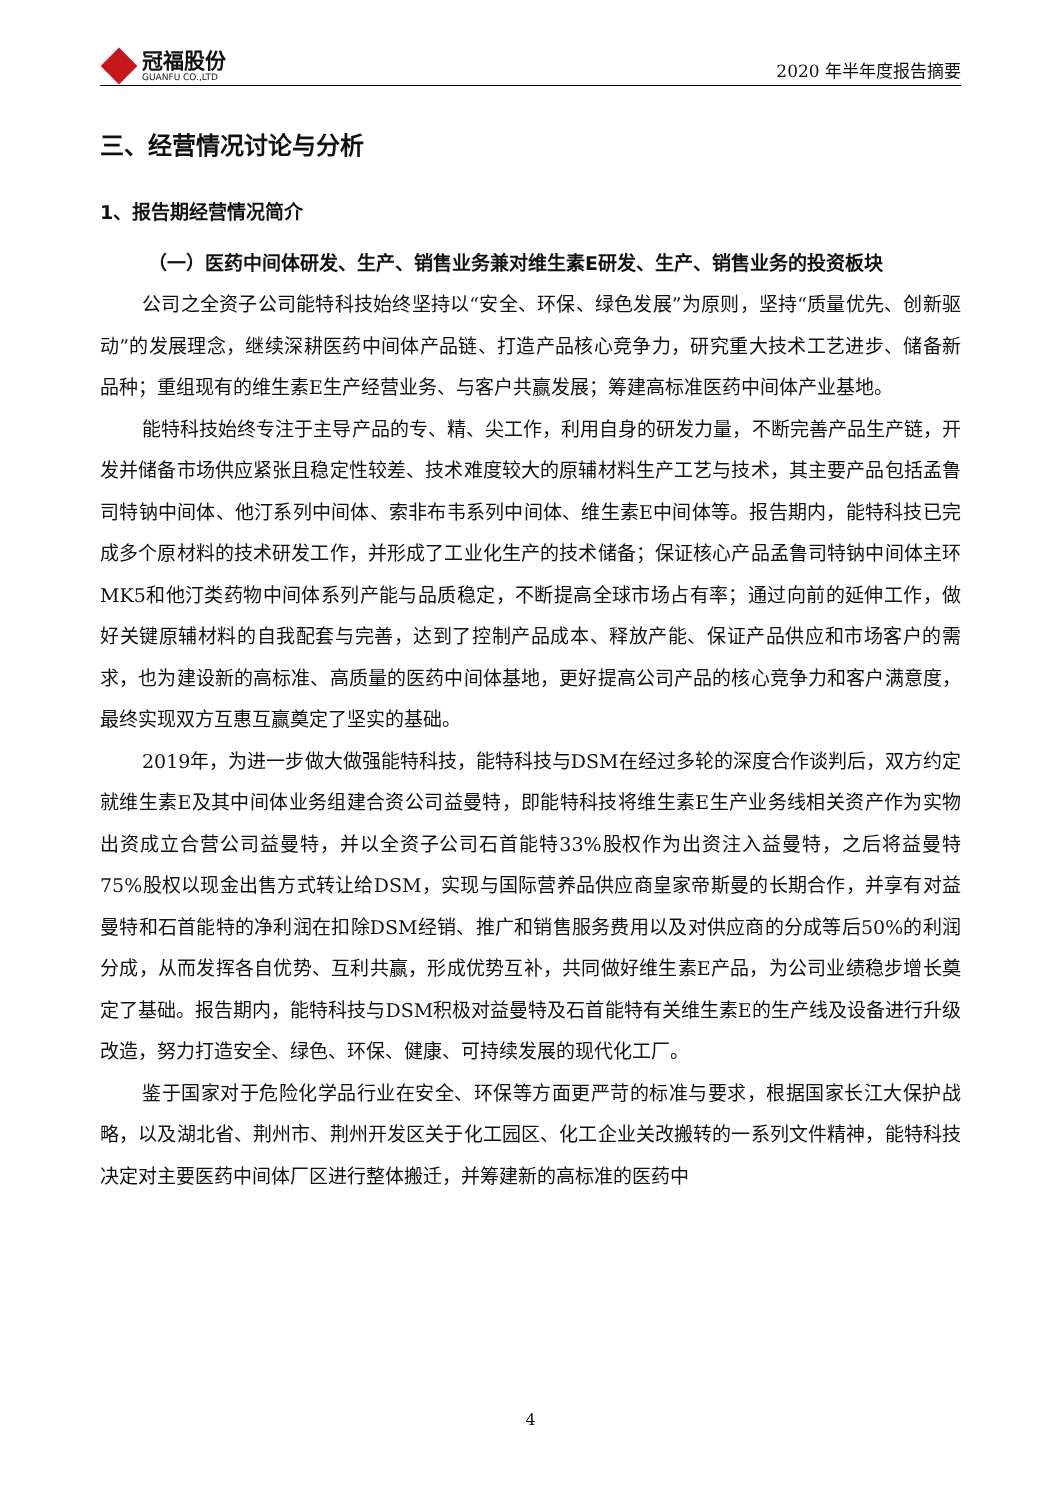冠福股份
GUANFU CO.,LTD
2020 年半年度报告摘要
三、经营情况讨论与分析
1、报告期经营情况简介
（一）医药中间体研发、生产、销售业务兼对维生素E研发、生产、销售业务的投资板块
公司之全资子公司能特科技始终坚持以“安全、环保、绿色发展”为原则，坚持“质量优先、创新驱动”的发展理念，继续深耕医药中间体产品链、打造产品核心竞争力，研究重大技术工艺进步、储备新品种；重组现有的维生素E生产经营业务、与客户共赢发展；筹建高标准医药中间体产业基地。
能特科技始终专注于主导产品的专、精、尖工作，利用自身的研发力量，不断完善产品生产链，开发并储备市场供应紧张且稳定性较差、技术难度较大的原辅材料生产工艺与技术，其主要产品包括孟鲁司特钠中间体、他汀系列中间体、索非布韦系列中间体、维生素E中间体等。报告期内，能特科技已完成多个原材料的技术研发工作，并形成了工业化生产的技术储备；保证核心产品孟鲁司特钠中间体主环MK5和他汀类药物中间体系列产能与品质稳定，不断提高全球市场占有率；通过向前的延伸工作，做好关键原辅材料的自我配套与完善，达到了控制产品成本、释放产能、保证产品供应和市场客户的需求，也为建设新的高标准、高质量的医药中间体基地，更好提高公司产品的核心竞争力和客户满意度，最终实现双方互惠互赢奠定了坚实的基础。
2019年，为进一步做大做强能特科技，能特科技与DSM在经过多轮的深度合作谈判后，双方约定就维生素E及其中间体业务组建合资公司益曼特，即能特科技将维生素E生产业务线相关资产作为实物出资成立合营公司益曼特，并以全资子公司石首能特33%股权作为出资注入益曼特，之后将益曼特75%股权以现金出售方式转让给DSM，实现与国际营养品供应商皇家帝斯曼的长期合作，并享有对益曼特和石首能特的净利润在扣除DSM经销、推广和销售服务费用以及对供应商的分成等后50%的利润分成，从而发挥各自优势、互利共赢，形成优势互补，共同做好维生素E产品，为公司业绩稳步增长奠定了基础。报告期内，能特科技与DSM积极对益曼特及石首能特有关维生素E的生产线及设备进行升级改造，努力打造安全、绿色、环保、健康、可持续发展的现代化工厂。
鉴于国家对于危险化学品行业在安全、环保等方面更严苛的标准与要求，根据国家长江大保护战略，以及湖北省、荆州市、荆州开发区关于化工园区、化工企业关改搬转的一系列文件精神，能特科技决定对主要医药中间体厂区进行整体搬迁，并筹建新的高标准的医药中
4